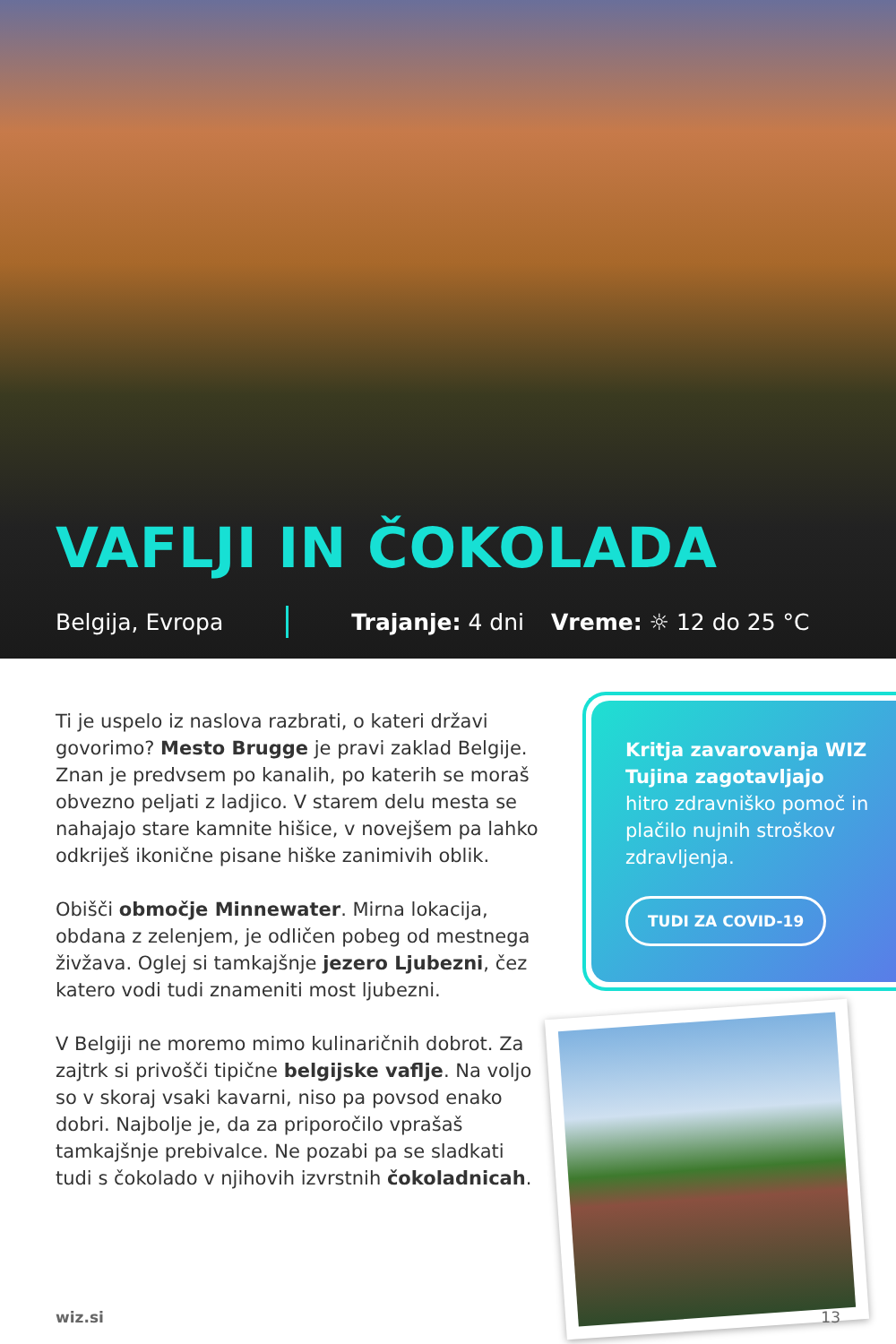VAFLJI IN ČOKOLADA
Belgija, Evropa Trajanje: 4 dni Vreme: ☼ 12 do 25 °C
Ti je uspelo iz naslova razbrati, o kateri državi govorimo? Mesto Brugge je pravi zaklad Belgije. Znan je predvsem po kanalih, po katerih se moraš obvezno peljati z ladjico. V starem delu mesta se nahajajo stare kamnite hišice, v novejšem pa lahko odkriješ ikonične pisane hiške zanimivih oblik.
Obišči območje Minnewater. Mirna lokacija, obdana z zelenjem, je odličen pobeg od mestnega živžava. Oglej si tamkajšnje jezero Ljubezni, čez katero vodi tudi znameniti most ljubezni.
V Belgiji ne moremo mimo kulinaričnih dobrot. Za zajtrk si privošči tipične belgijske vaflje. Na voljo so v skoraj vsaki kavarni, niso pa povsod enako dobri. Najbolje je, da za priporočilo vprašaš tamkajšnje prebivalce. Ne pozabi pa se sladkati tudi s čokolado v njihovih izvrstnih čokoladnicah.
Kritja zavarovanja WIZ Tujina zagotavljajo hitro zdravniško pomoč in plačilo nujnih stroškov zdravljenja.
TUDI ZA COVID-19
wiz.si 13